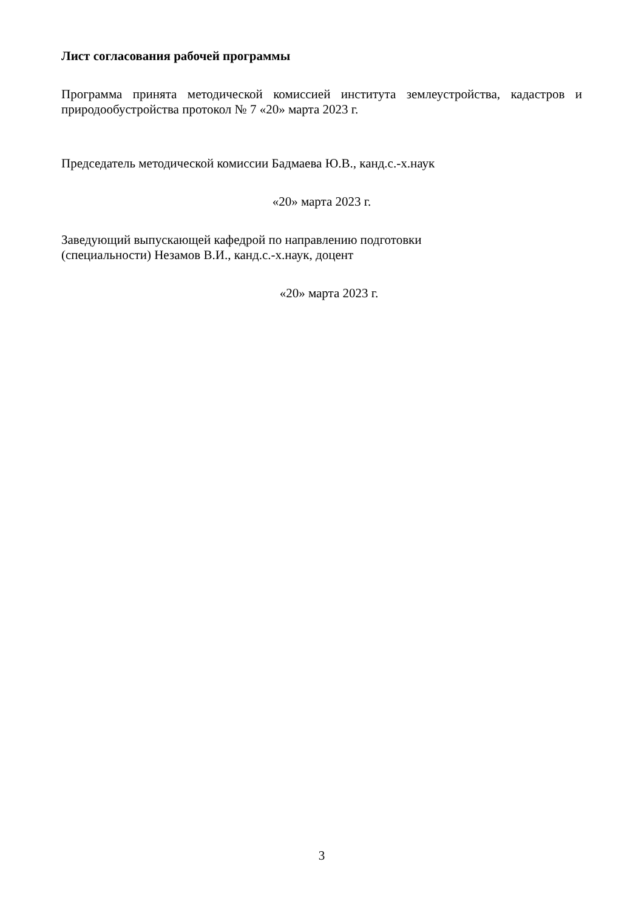Лист согласования рабочей программы
Программа принята методической комиссией института землеустройства, кадастров и природообустройства протокол № 7 «20» марта 2023 г.
Председатель методической комиссии Бадмаева Ю.В., канд.с.-х.наук
«20» марта 2023 г.
Заведующий выпускающей кафедрой по направлению подготовки
(специальности) Незамов В.И., канд.с.-х.наук, доцент
«20» марта 2023 г.
3